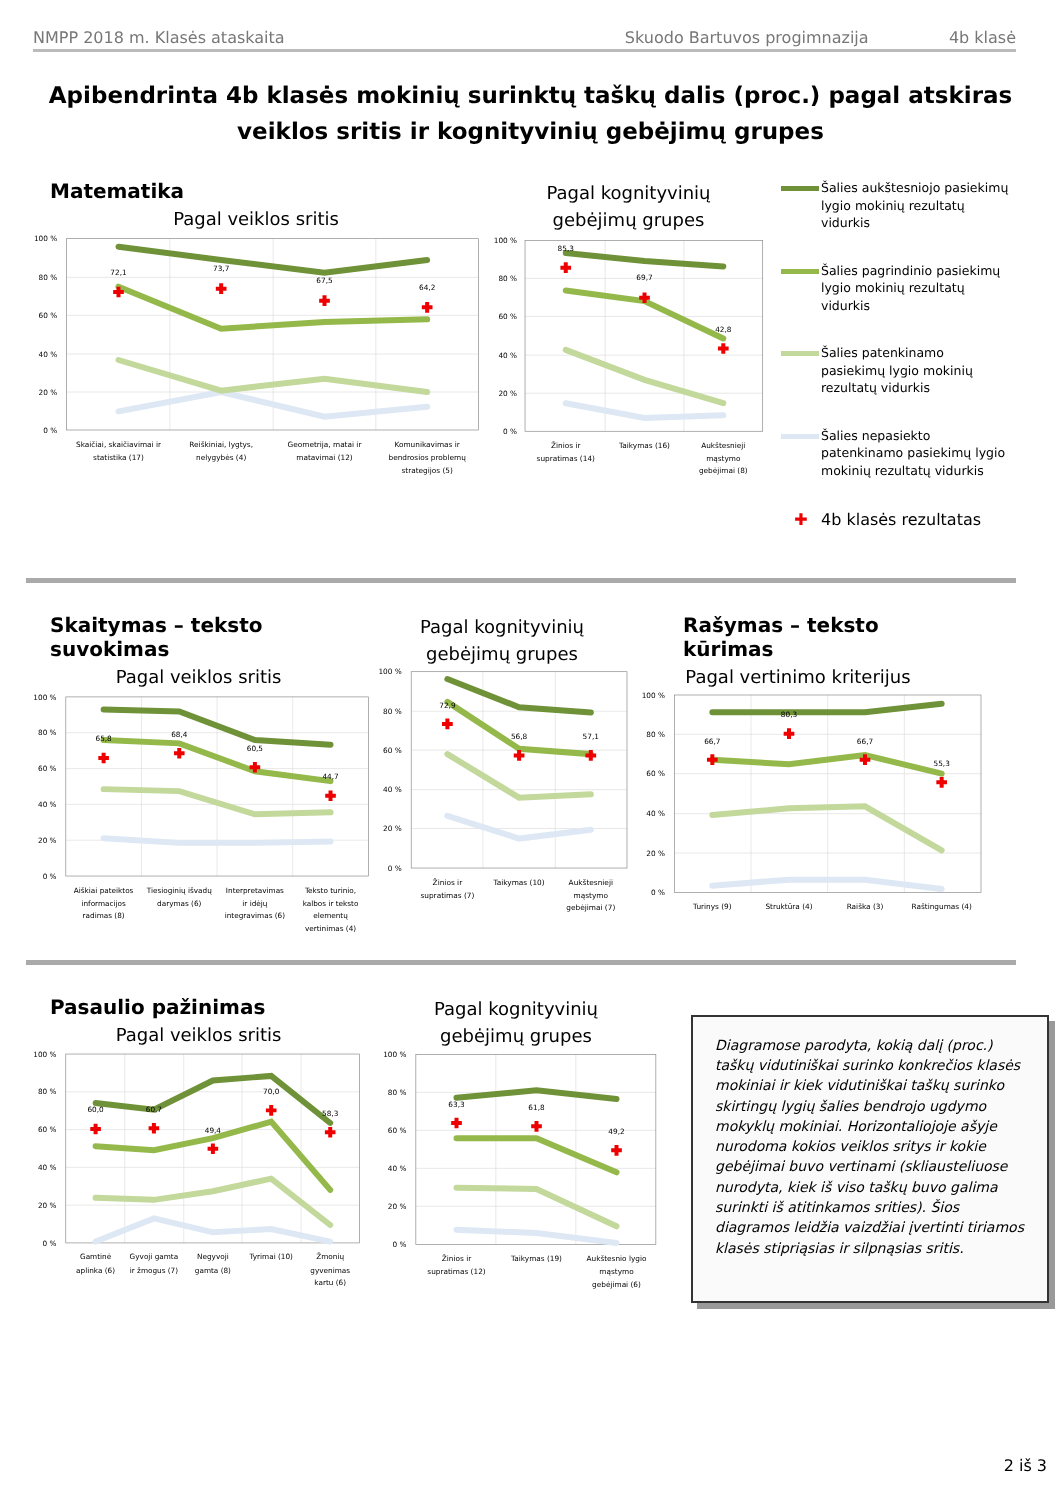NMPP 2018 m. Klasės ataskaita Skuodo Bartuvos progimnazija 4b klasė
Apibendrinta 4b klasės mokinių surinktų taškų dalis (proc.) pagal atskiras veiklos sritis ir kognityvinių gebėjimų grupes
Matematika
Pagal veiklos sritis
72,1
73,7
67,5
64,2
100 %
80 %
60 %
40 %
20 %
0 %
Skaičiai, skaičiavimai ir
statistika (17)
Reiškiniai, lygtys,
nelygybės (4)
Geometrija, matai ir
matavimai (12)
Komunikavimas ir
bendrosios problemų
strategijos (5)
Pagal kognityvinių
gebėjimų grupes
85,3
69,7
42,8
100 %
80 %
60 %
40 %
20 %
0 %
Žinios ir
supratimas (14)
Taikymas (16)
Aukštesnieji
mąstymo
gebėjimai (8)
Šalies aukštesniojo pasiekimų lygio mokinių rezultatų vidurkis
Šalies pagrindinio pasiekimų lygio mokinių rezultatų vidurkis
Šalies patenkinamo pasiekimų lygio mokinių rezultatų vidurkis
Šalies nepasiekto patenkinamo pasiekimų lygio mokinių rezultatų vidurkis
✚ 4b klasės rezultatas
Skaitymas – teksto suvokimas
Pagal veiklos sritis
65,8
68,4
60,5
44,7
100 %
80 %
60 %
40 %
20 %
0 %
Aiškiai pateiktos
informacijos
radimas (8)
Tiesioginių išvadų
darymas (6)
Interpretavimas
ir idėjų
integravimas (6)
Teksto turinio,
kalbos ir teksto
elementų
vertinimas (4)
Pagal kognityvinių
gebėjimų grupes
72,9
56,8
57,1
100 %
80 %
60 %
40 %
20 %
0 %
Žinios ir
supratimas (7)
Taikymas (10)
Aukštesnieji
mąstymo
gebėjimai (7)
Rašymas – teksto kūrimas
Pagal vertinimo kriterijus
66,7
80,3
66,7
55,3
100 %
80 %
60 %
40 %
20 %
0 %
Turinys (9)
Struktūra (4)
Raiška (3)
Raštingumas (4)
Pasaulio pažinimas
Pagal veiklos sritis
60,0
60,7
49,4
70,0
58,3
100 %
80 %
60 %
40 %
20 %
0 %
Gamtinė
aplinka (6)
Gyvoji gamta
ir žmogus (7)
Negyvoji
gamta (8)
Tyrimai (10)
Žmonių
gyvenimas
kartu (6)
Pagal kognityvinių
gebėjimų grupes
63,3
61,8
49,2
100 %
80 %
60 %
40 %
20 %
0 %
Žinios ir
supratimas (12)
Taikymas (19)
Aukštesnio lygio
mąstymo
gebėjimai (6)
Diagramose parodyta, kokią dalį (proc.) taškų vidutiniškai surinko konkrečios klasės mokiniai ir kiek vidutiniškai taškų surinko skirtingų lygių šalies bendrojo ugdymo mokyklų mokiniai. Horizontaliojoje ašyje nurodoma kokios veiklos sritys ir kokie gebėjimai buvo vertinami (skliausteliuose nurodyta, kiek iš viso taškų buvo galima surinkti iš atitinkamos srities). Šios diagramos leidžia vaizdžiai įvertinti tiriamos klasės stipriąsias ir silpnąsias sritis.
2 iš 3